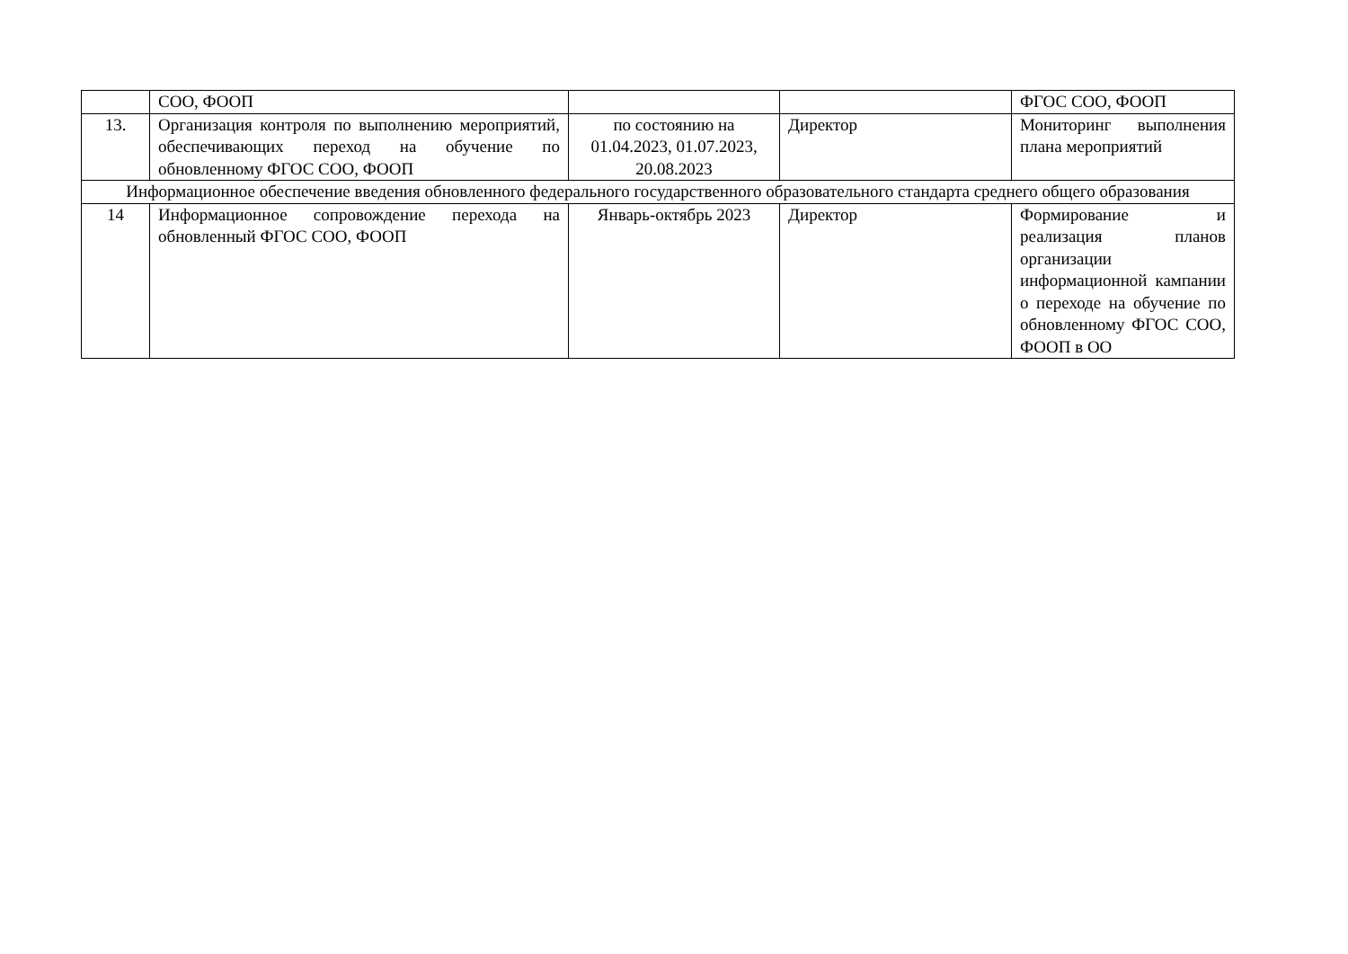| | СОО, ФООП | | | ФГОС СОО, ФООП |
| 13. | Организация контроля по выполнению мероприятий, обеспечивающих переход на обучение по обновленному ФГОС СОО, ФООП | по состоянию на 01.04.2023, 01.07.2023, 20.08.2023 | Директор | Мониторинг выполнения плана мероприятий |
| Информационное обеспечение введения обновленного федерального государственного образовательного стандарта среднего общего образования | | | | |
| 14 | Информационное сопровождение перехода на обновленный ФГОС СОО, ФООП | Январь-октябрь 2023 | Директор | Формирование и реализация планов организации информационной кампании о переходе на обучение по обновленному ФГОС СОО, ФООП в ОО |